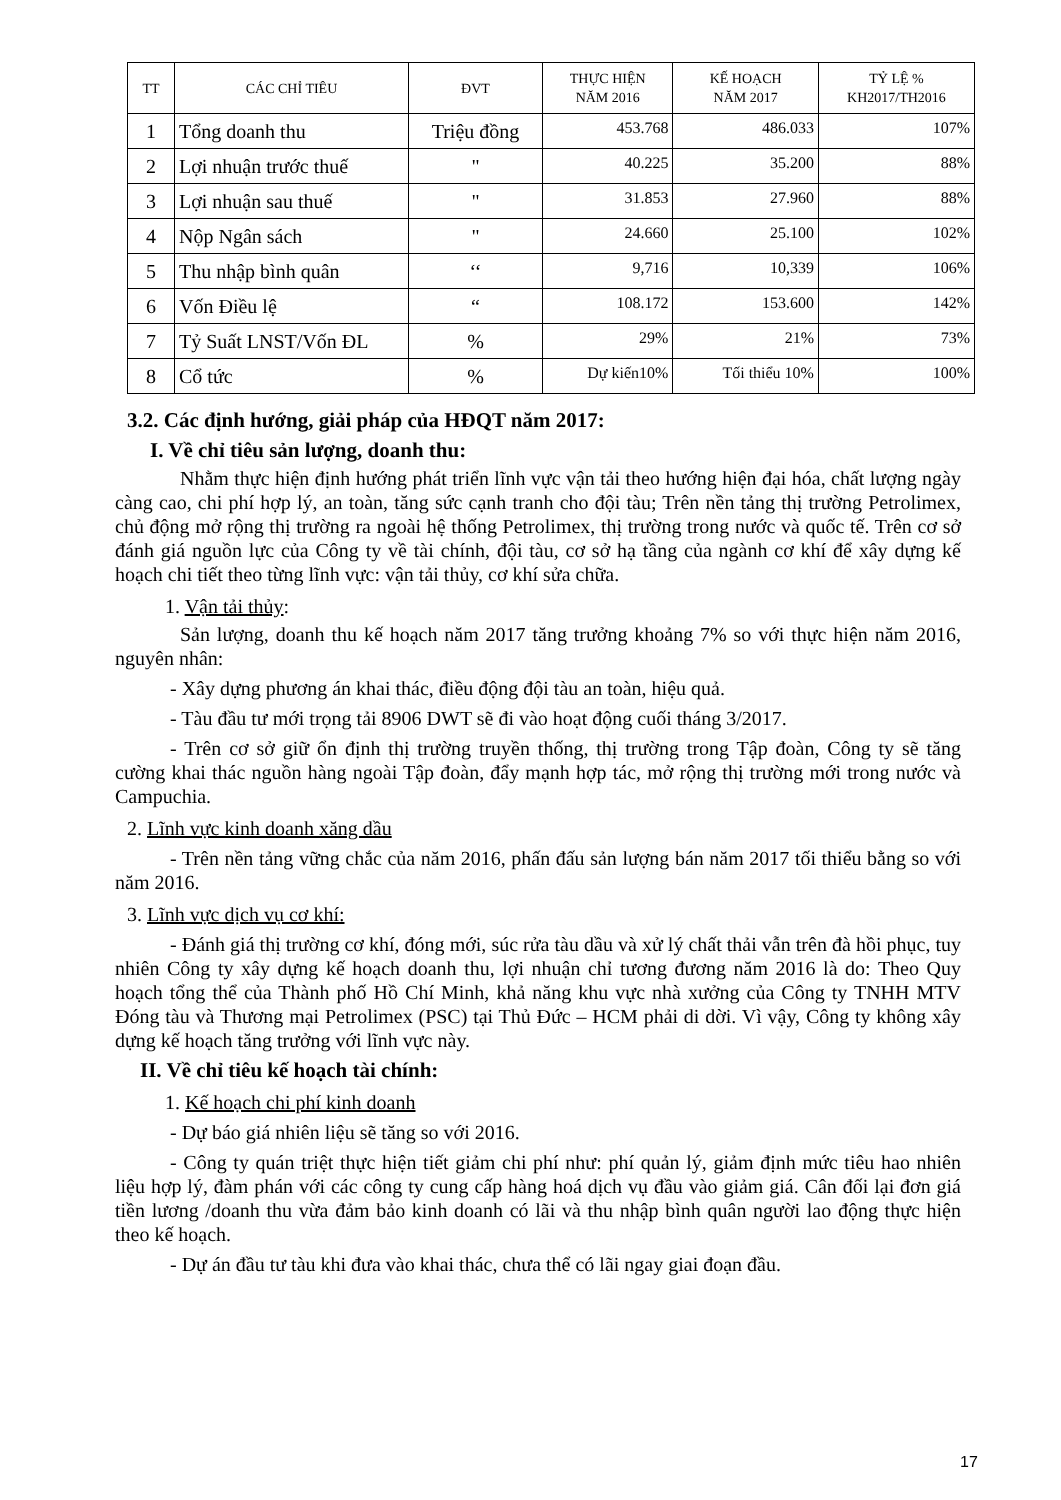| TT | CÁC CHỈ TIÊU | ĐVT | THỰC HIỆN NĂM 2016 | KẾ HOẠCH NĂM 2017 | TỶ LỆ % KH2017/TH2016 |
| --- | --- | --- | --- | --- | --- |
| 1 | Tổng doanh thu | Triệu đồng | 453.768 | 486.033 | 107% |
| 2 | Lợi nhuận trước thuế | " | 40.225 | 35.200 | 88% |
| 3 | Lợi nhuận sau thuế | " | 31.853 | 27.960 | 88% |
| 4 | Nộp Ngân sách | " | 24.660 | 25.100 | 102% |
| 5 | Thu nhập bình quân | ‘‘ | 9,716 | 10,339 | 106% |
| 6 | Vốn Điều lệ | “ | 108.172 | 153.600 | 142% |
| 7 | Tỷ Suất LNST/Vốn ĐL | % | 29% | 21% | 73% |
| 8 | Cổ tức | % | Dự kiến10% | Tối thiểu 10% | 100% |
3.2. Các định hướng, giải pháp của HĐQT năm 2017:
I. Về chỉ tiêu sản lượng, doanh thu:
Nhằm thực hiện định hướng phát triển lĩnh vực vận tải theo hướng hiện đại hóa, chất lượng ngày càng cao, chi phí hợp lý, an toàn, tăng sức cạnh tranh cho đội tàu; Trên nền tảng thị trường Petrolimex, chủ động mở rộng thị trường ra ngoài hệ thống Petrolimex, thị trường trong nước và quốc tế. Trên cơ sở đánh giá nguồn lực của Công ty về tài chính, đội tàu, cơ sở hạ tầng của ngành cơ khí để xây dựng kế hoạch chi tiết theo từng lĩnh vực: vận tải thủy, cơ khí sửa chữa.
1. Vận tải thủy:
Sản lượng, doanh thu kế hoạch năm 2017 tăng trưởng khoảng 7% so với thực hiện năm 2016, nguyên nhân:
- Xây dựng phương án khai thác, điều động đội tàu an toàn, hiệu quả.
- Tàu đầu tư mới trọng tải 8906 DWT sẽ đi vào hoạt động cuối tháng 3/2017.
- Trên cơ sở giữ ổn định thị trường truyền thống, thị trường trong Tập đoàn, Công ty sẽ tăng cường khai thác nguồn hàng ngoài Tập đoàn, đẩy mạnh hợp tác, mở rộng thị trường mới trong nước và Campuchia.
2. Lĩnh vực kinh doanh xăng dầu
- Trên nền tảng vững chắc của năm 2016, phấn đấu sản lượng bán năm 2017 tối thiểu bằng so với năm 2016.
3. Lĩnh vực dịch vụ cơ khí:
- Đánh giá thị trường cơ khí, đóng mới, súc rửa tàu dầu và xử lý chất thải vẫn trên đà hồi phục, tuy nhiên Công ty xây dựng kế hoạch doanh thu, lợi nhuận chỉ tương đương năm 2016 là do: Theo Quy hoạch tổng thể của Thành phố Hồ Chí Minh, khả năng khu vực nhà xưởng của Công ty TNHH MTV Đóng tàu và Thương mại Petrolimex (PSC) tại Thủ Đức – HCM phải di dời. Vì vậy, Công ty không xây dựng kế hoạch tăng trưởng với lĩnh vực này.
II. Về chỉ tiêu kế hoạch tài chính:
1. Kế hoạch chi phí kinh doanh
- Dự báo giá nhiên liệu sẽ tăng so với 2016.
- Công ty quán triệt thực hiện tiết giảm chi phí như: phí quản lý, giảm định mức tiêu hao nhiên liệu hợp lý, đàm phán với các công ty cung cấp hàng hoá dịch vụ đầu vào giảm giá. Cân đối lại đơn giá tiền lương /doanh thu vừa đảm bảo kinh doanh có lãi và thu nhập bình quân người lao động thực hiện theo kế hoạch.
- Dự án đầu tư tàu khi đưa vào khai thác, chưa thể có lãi ngay giai đoạn đầu.
17